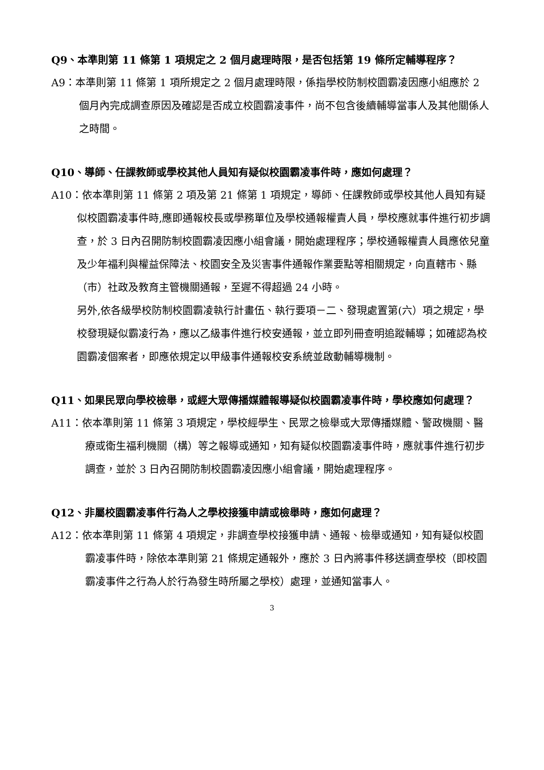Q9、本準則第 11 條第 1 項規定之 2 個月處理時限，是否包括第 19 條所定輔導程序？
A9：本準則第 11 條第 1 項所規定之 2 個月處理時限，係指學校防制校園霸凌因應小組應於 2 個月內完成調查原因及確認是否成立校園霸凌事件，尚不包含後續輔導當事人及其他關係人之時間。
Q10、導師、任課教師或學校其他人員知有疑似校園霸凌事件時，應如何處理？
A10：依本準則第 11 條第 2 項及第 21 條第 1 項規定，導師、任課教師或學校其他人員知有疑似校園霸凌事件時,應即通報校長或學務單位及學校通報權責人員，學校應就事件進行初步調查，於 3 日內召開防制校園霸凌因應小組會議，開始處理程序；學校通報權責人員應依兒童及少年福利與權益保障法、校園安全及災害事件通報作業要點等相關規定，向直轄市、縣（市）社政及教育主管機關通報，至遲不得超過 24 小時。
另外,依各級學校防制校園霸凌執行計畫伍、執行要項－二、發現處置第(六）項之規定，學校發現疑似霸凌行為，應以乙級事件進行校安通報，並立即列冊查明追蹤輔導；如確認為校園霸凌個案者，即應依規定以甲級事件通報校安系統並啟動輔導機制。
Q11、如果民眾向學校檢舉，或經大眾傳播媒體報導疑似校園霸凌事件時，學校應如何處理？
A11：依本準則第 11 條第 3 項規定，學校經學生、民眾之檢舉或大眾傳播媒體、警政機關、醫療或衛生福利機關（構）等之報導或通知，知有疑似校園霸凌事件時，應就事件進行初步調查，並於 3 日內召開防制校園霸凌因應小組會議，開始處理程序。
Q12、非屬校園霸凌事件行為人之學校接獲申請或檢舉時，應如何處理？
A12：依本準則第 11 條第 4 項規定，非調查學校接獲申請、通報、檢舉或通知，知有疑似校園霸凌事件時，除依本準則第 21 條規定通報外，應於 3 日內將事件移送調查學校（即校園霸凌事件之行為人於行為發生時所屬之學校）處理，並通知當事人。
3